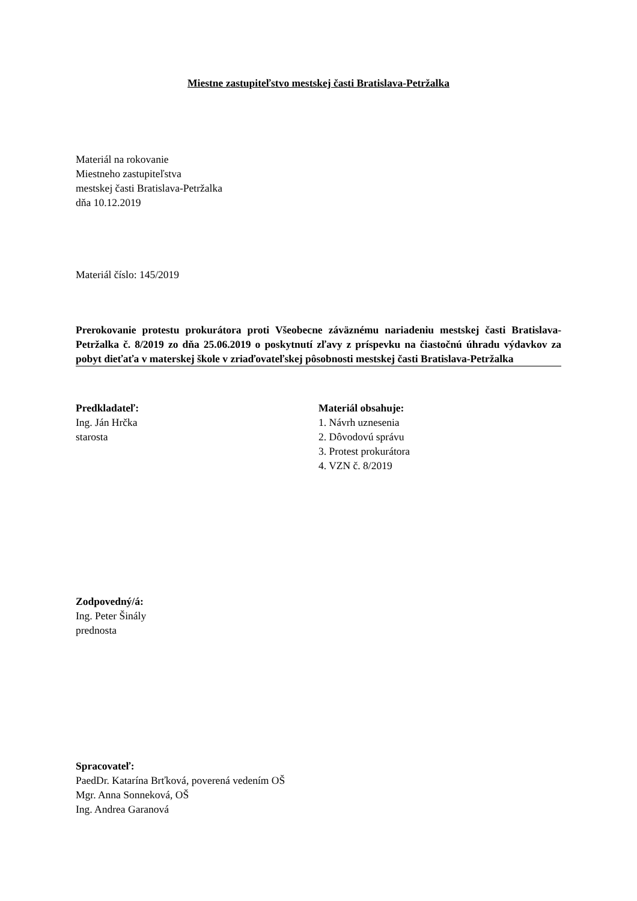Miestne zastupiteľstvo mestskej časti Bratislava-Petržalka
Materiál na rokovanie
Miestneho zastupiteľstva
mestskej časti Bratislava-Petržalka
dňa 10.12.2019
Materiál číslo: 145/2019
Prerokovanie protestu prokurátora proti Všeobecne záväznému nariadeniu mestskej časti Bratislava-Petržalka č. 8/2019 zo dňa 25.06.2019 o poskytnutí zľavy z príspevku na čiastočnú úhradu výdavkov za pobyt dieťaťa v materskej škole v zriaďovateľskej pôsobnosti mestskej časti Bratislava-Petržalka
Predkladateľ:
Ing. Ján Hrčka
starosta
Materiál obsahuje:
1. Návrh uznesenia
2. Dôvodovú správu
3. Protest prokurátora
4. VZN č. 8/2019
Zodpovedný/á:
Ing. Peter Šinály
prednosta
Spracovateľ:
PaedDr. Katarína Brťková, poverená vedením OŠ
Mgr. Anna Sonneková, OŠ
Ing. Andrea Garanová